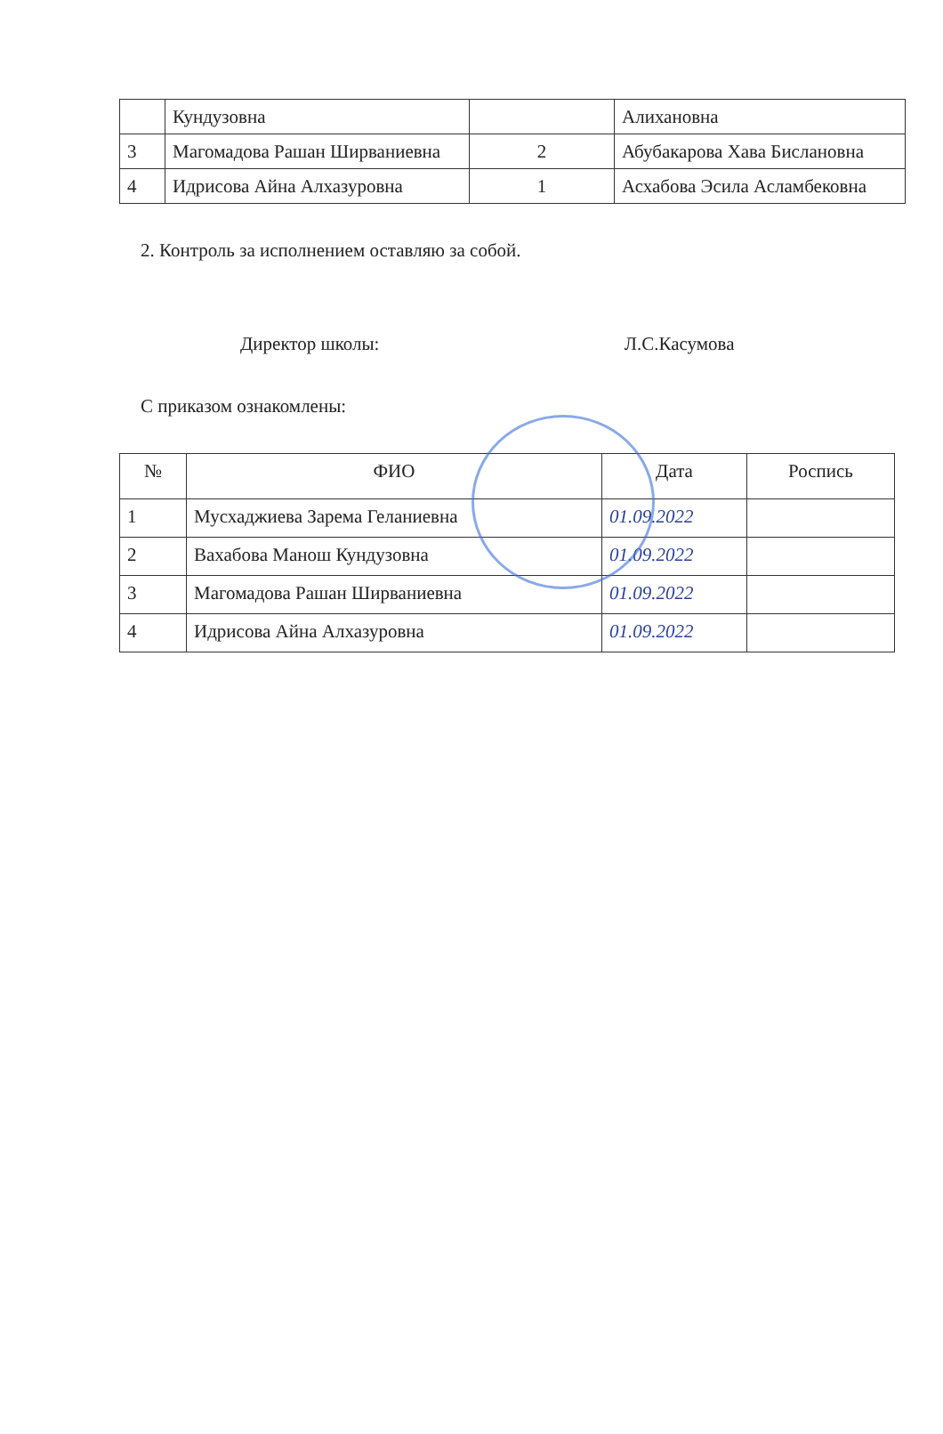| | Кундузовна | | Алихановна |
| 3 | Магомадова Рашан Ширваниевна | 2 | Абубакарова Хава Бислановна |
| 4 | Идрисова Айна Алхазуровна | 1 | Асхабова Эсила Асламбековна |
2. Контроль за исполнением оставляю за собой.
Директор школы: Л.С.Касумова
С приказом ознакомлены:
| № | ФИО | Дата | Роспись |
| --- | --- | --- | --- |
| 1 | Мусхаджиева Зарема Геланиевна | 01.09.2022 | |
| 2 | Вахабова Манош Кундузовна | 01.09.2022 | |
| 3 | Магомадова Рашан Ширваниевна | 01.09.2022 | |
| 4 | Идрисова Айна Алхазуровна | 01.09.2022 | |